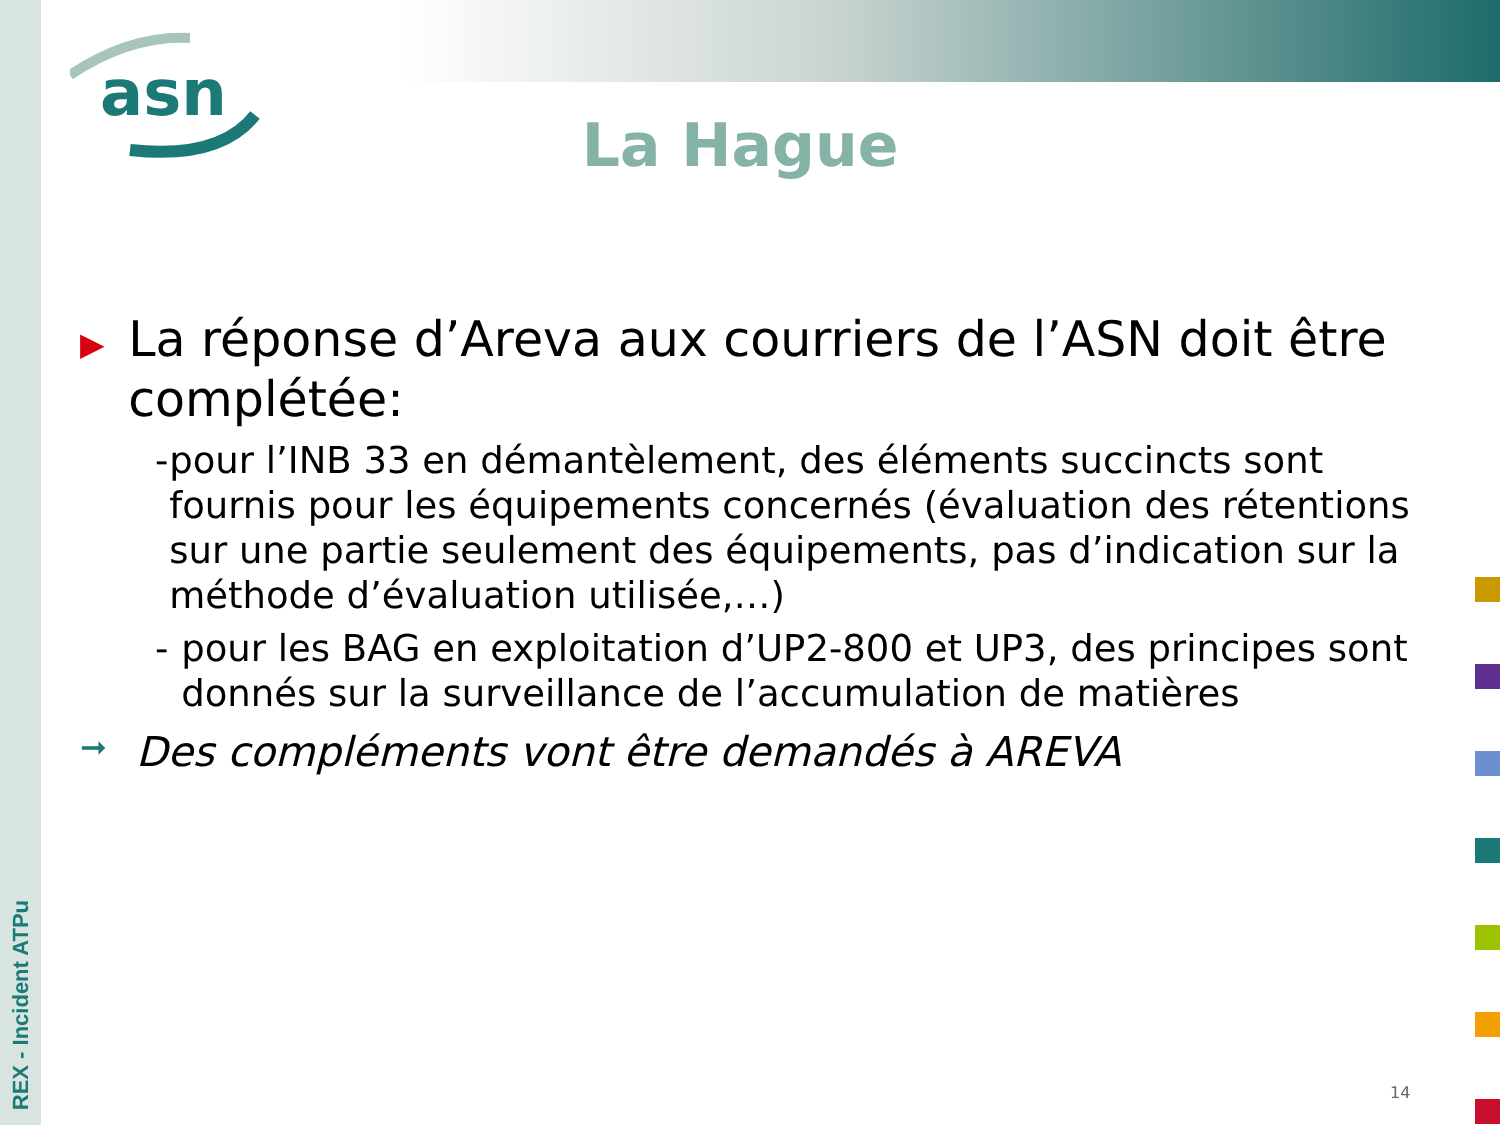REX - Incident ATPu
asn
La Hague
▶
La réponse d’Areva aux courriers de l’ASN doit être complétée:
- pour l’INB 33 en démantèlement, des éléments succincts sont fournis pour les équipements concernés (évaluation des rétentions sur une partie seulement des équipements, pas d’indication sur la méthode d’évaluation utilisée,…)
- pour les BAG en exploitation d’UP2-800 et UP3, des principes sont donnés sur la surveillance de l’accumulation de matières
➞
Des compléments vont être demandés à AREVA
14